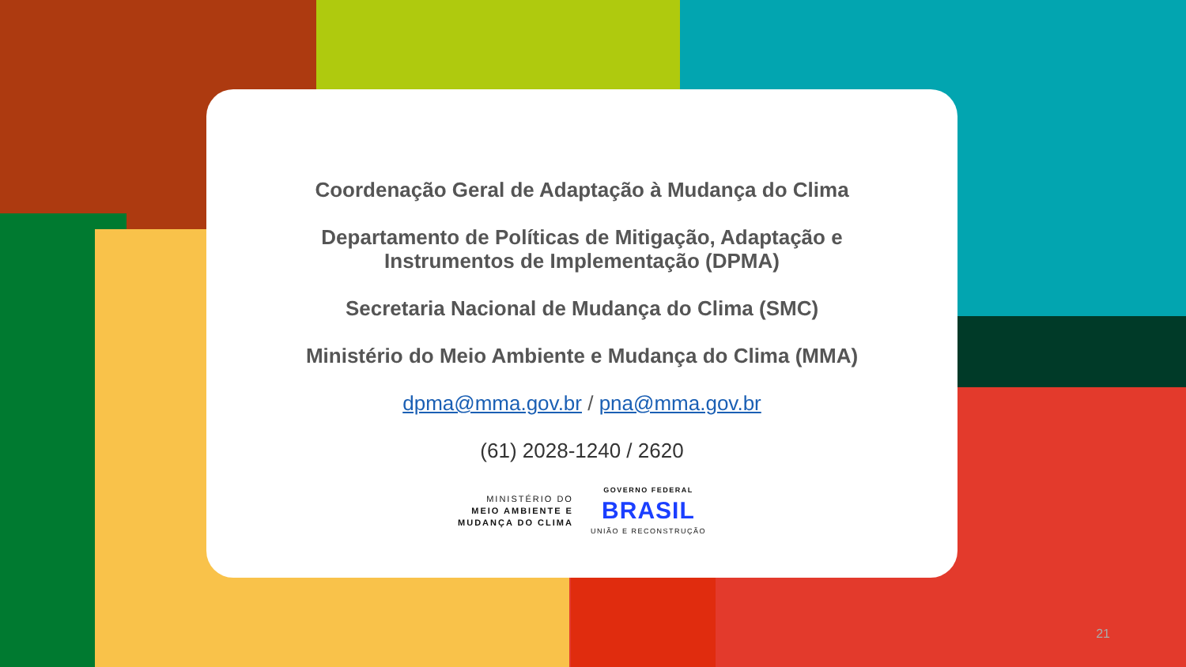Coordenação Geral de Adaptação à Mudança do Clima
Departamento de Políticas de Mitigação, Adaptação e
Instrumentos de Implementação (DPMA)
Secretaria Nacional de Mudança do Clima (SMC)
Ministério do Meio Ambiente e Mudança do Clima (MMA)
dpma@mma.gov.br / pna@mma.gov.br
(61) 2028-1240 / 2620
MINISTÉRIO DO
MEIO AMBIENTE E
MUDANÇA DO CLIMA
GOVERNO FEDERAL
BRASIL
UNIÃO E RECONSTRUÇÃO
21